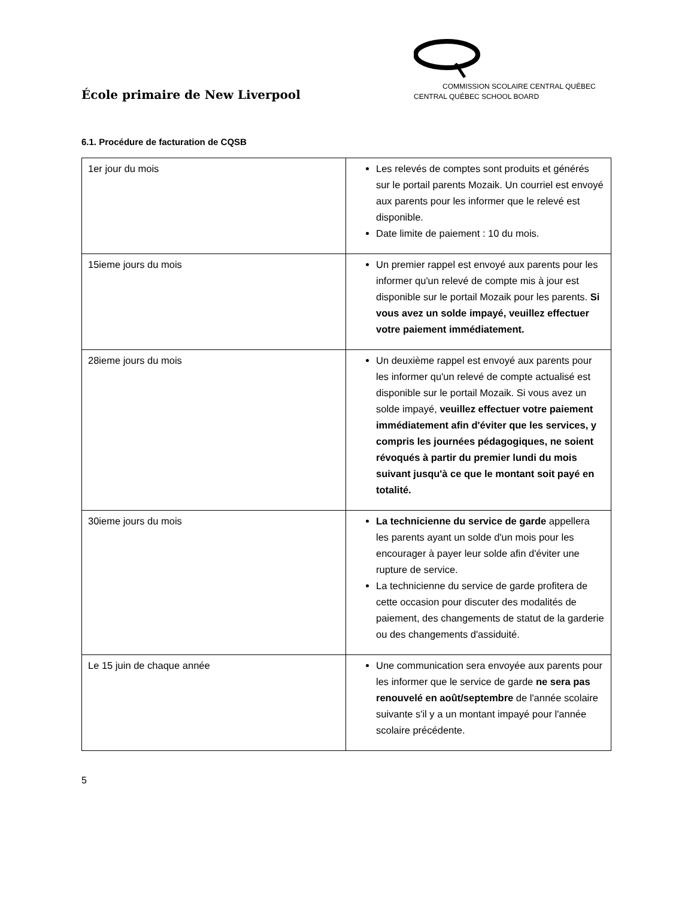École primaire de New Liverpool
COMMISSION SCOLAIRE CENTRAL QUÉBEC
CENTRAL QUÉBEC SCHOOL BOARD
6.1. Procédure de facturation de CQSB
| 1er jour du mois | Les relevés de comptes sont produits et générés sur le portail parents Mozaik. Un courriel est envoyé aux parents pour les informer que le relevé est disponible. Date limite de paiement : 10 du mois. |
| 15ieme jours du mois | Un premier rappel est envoyé aux parents pour les informer qu'un relevé de compte mis à jour est disponible sur le portail Mozaik pour les parents. Si vous avez un solde impayé, veuillez effectuer votre paiement immédiatement. |
| 28ieme jours du mois | Un deuxième rappel est envoyé aux parents pour les informer qu'un relevé de compte actualisé est disponible sur le portail Mozaik. Si vous avez un solde impayé, veuillez effectuer votre paiement immédiatement afin d'éviter que les services, y compris les journées pédagogiques, ne soient révoqués à partir du premier lundi du mois suivant jusqu'à ce que le montant soit payé en totalité. |
| 30ieme jours du mois | La technicienne du service de garde appellera les parents ayant un solde d'un mois pour les encourager à payer leur solde afin d'éviter une rupture de service. La technicienne du service de garde profitera de cette occasion pour discuter des modalités de paiement, des changements de statut de la garderie ou des changements d'assiduité. |
| Le 15 juin de chaque année | Une communication sera envoyée aux parents pour les informer que le service de garde ne sera pas renouvelé en août/septembre de l'année scolaire suivante s'il y a un montant impayé pour l'année scolaire précédente. |
5